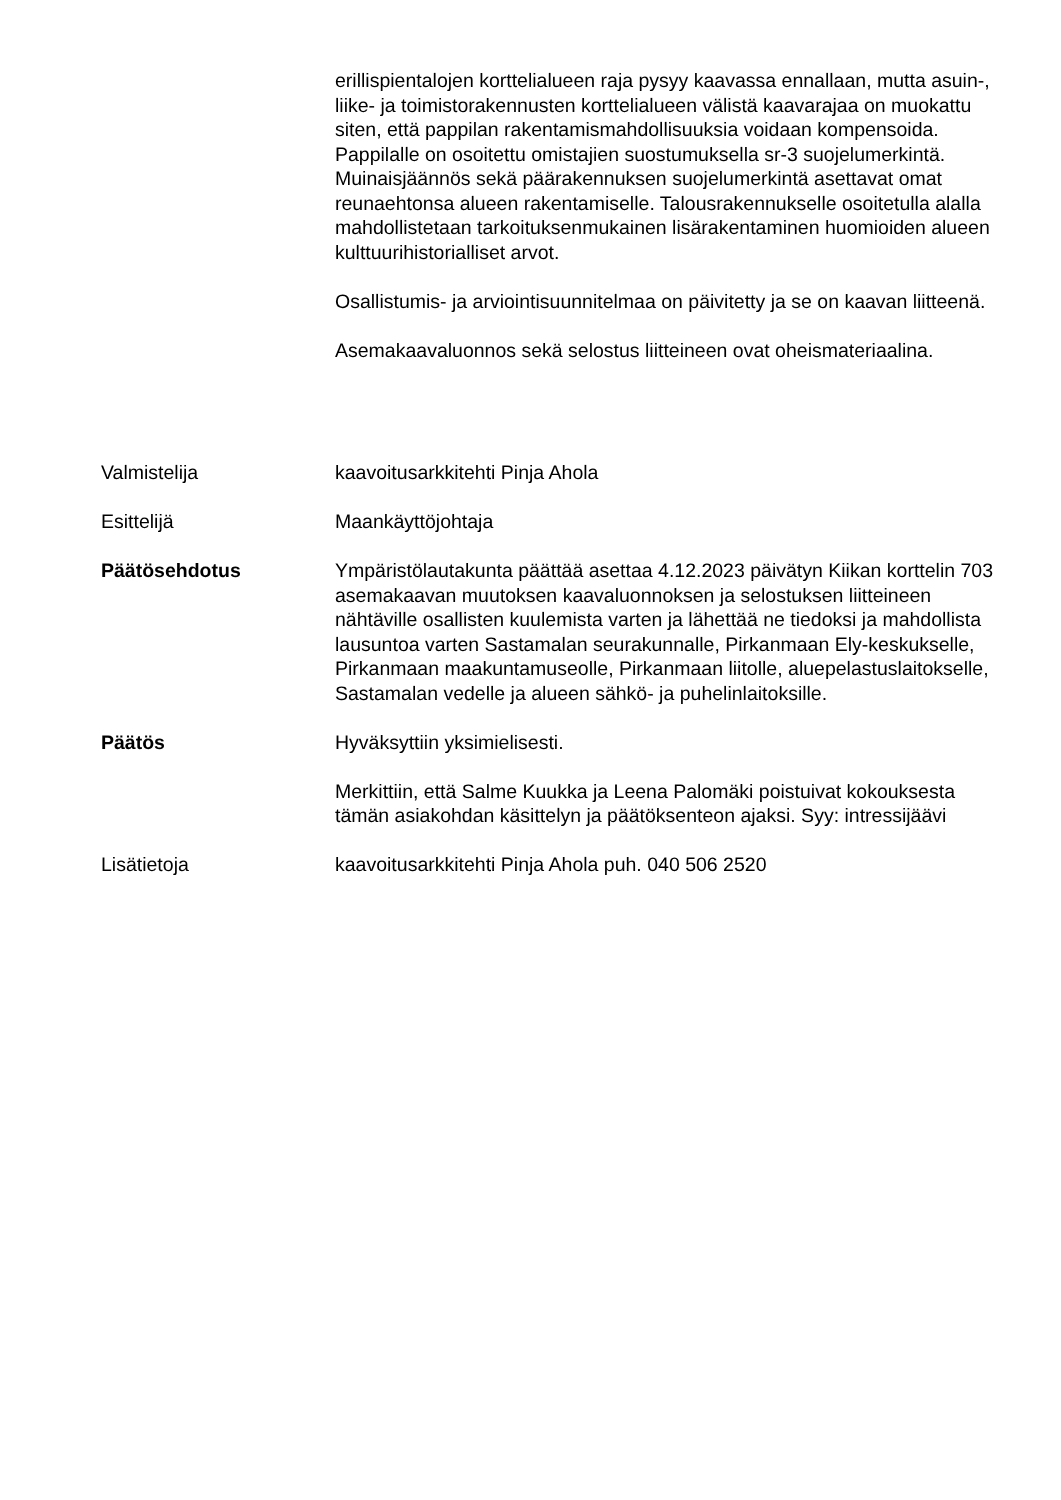erillispientalojen korttelialueen raja pysyy kaavassa ennallaan, mutta asuin-, liike- ja toimistorakennusten korttelialueen välistä kaavarajaa on muokattu siten, että pappilan rakentamismahdollisuuksia voidaan kompensoida. Pappilalle on osoitettu omistajien suostumuksella sr-3 suojelumerkintä. Muinaisjäännös sekä päärakennuksen suojelumerkintä asettavat omat reunaehtonsa alueen rakentamiselle. Talousrakennukselle osoitetulla alalla mahdollistetaan tarkoituksenmukainen lisärakentaminen huomioiden alueen kulttuurihistorialliset arvot.
Osallistumis- ja arviointisuunnitelmaa on päivitetty ja se on kaavan liitteenä.
Asemakaavaluonnos sekä selostus liitteineen ovat oheismateriaalina.
Valmistelija kaavoitusarkkitehti Pinja Ahola
Esittelijä Maankäyttöjohtaja
Päätösehdotus Ympäristölautakunta päättää asettaa 4.12.2023 päivätyn Kiikan korttelin 703 asemakaavan muutoksen kaavaluonnoksen ja selostuksen liitteineen nähtäville osallisten kuulemista varten ja lähettää ne tiedoksi ja mahdollista lausuntoa varten Sastamalan seurakunnalle, Pirkanmaan Ely-keskukselle, Pirkanmaan maakuntamuseolle, Pirkanmaan liitolle, aluepelastuslaitokselle, Sastamalan vedelle ja alueen sähkö- ja puhelinlaitoksille.
Päätös Hyväksyttiin yksimielisesti.
Merkittiin, että Salme Kuukka ja Leena Palomäki poistuivat kokouksesta tämän asiakohdan käsittelyn ja päätöksenteon ajaksi. Syy: intressijäävi
Lisätietoja kaavoitusarkkitehti Pinja Ahola puh. 040 506 2520